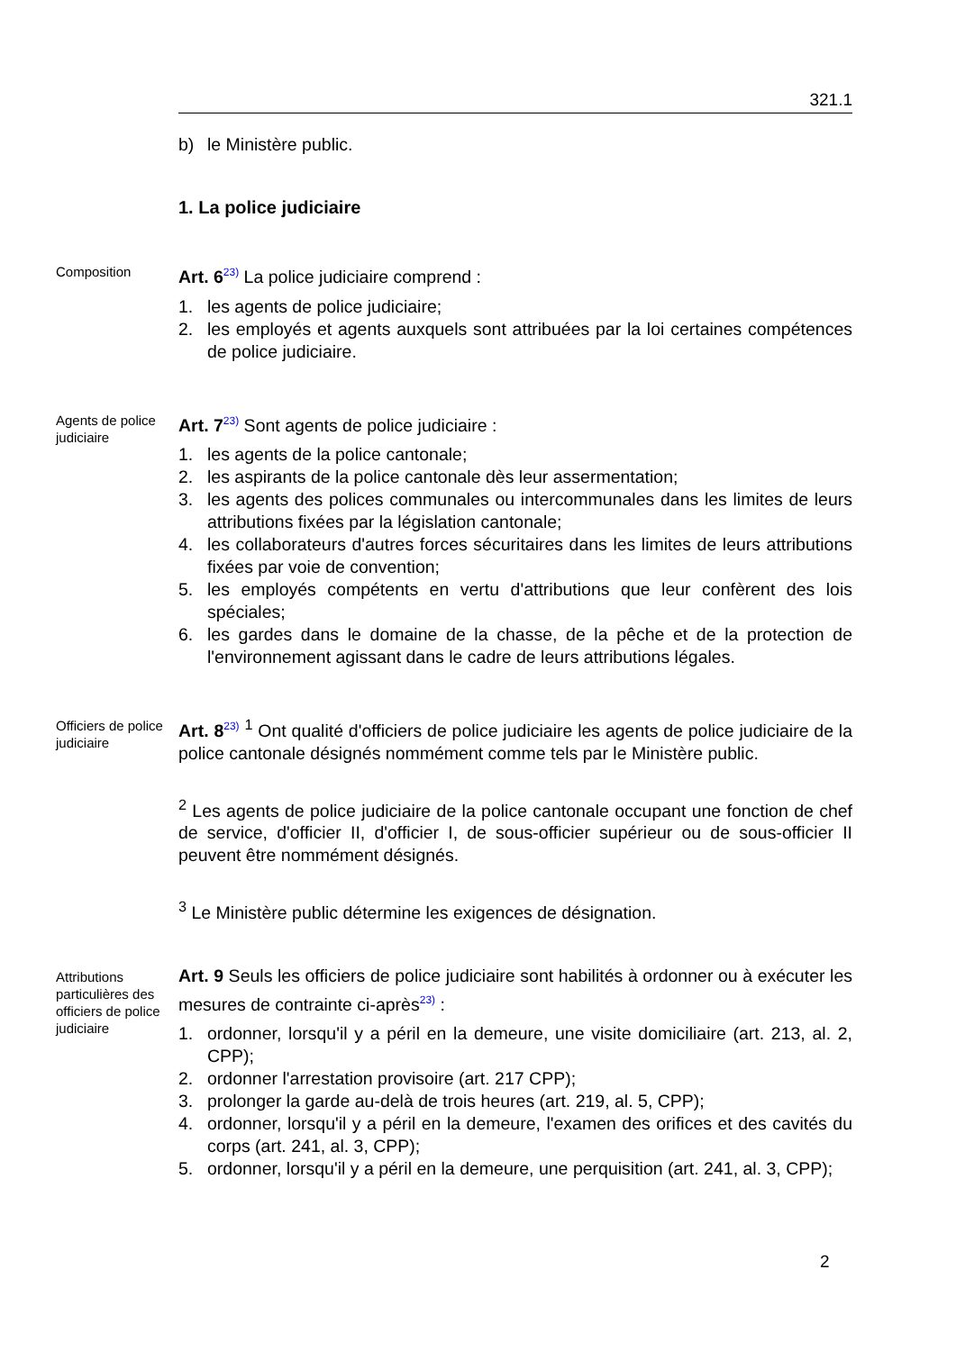321.1
b) le Ministère public.
1. La police judiciaire
Composition
Art. 6<sup>23)</sup> La police judiciaire comprend :
1. les agents de police judiciaire;
2. les employés et agents auxquels sont attribuées par la loi certaines compétences de police judiciaire.
Agents de police judiciaire
Art. 7<sup>23)</sup> Sont agents de police judiciaire :
1. les agents de la police cantonale;
2. les aspirants de la police cantonale dès leur assermentation;
3. les agents des polices communales ou intercommunales dans les limites de leurs attributions fixées par la législation cantonale;
4. les collaborateurs d'autres forces sécuritaires dans les limites de leurs attributions fixées par voie de convention;
5. les employés compétents en vertu d'attributions que leur confèrent des lois spéciales;
6. les gardes dans le domaine de la chasse, de la pêche et de la protection de l'environnement agissant dans le cadre de leurs attributions légales.
Officiers de police judiciaire
Art. 8<sup>23)</sup> <sup>1</sup> Ont qualité d'officiers de police judiciaire les agents de police judiciaire de la police cantonale désignés nommément comme tels par le Ministère public.
<sup>2</sup> Les agents de police judiciaire de la police cantonale occupant une fonction de chef de service, d'officier II, d'officier I, de sous-officier supérieur ou de sous-officier II peuvent être nommément désignés.
<sup>3</sup> Le Ministère public détermine les exigences de désignation.
Attributions particulières des officiers de police judiciaire
Art. 9 Seuls les officiers de police judiciaire sont habilités à ordonner ou à exécuter les mesures de contrainte ci-après<sup>23)</sup> :
1. ordonner, lorsqu'il y a péril en la demeure, une visite domiciliaire (art. 213, al. 2, CPP);
2. ordonner l'arrestation provisoire (art. 217 CPP);
3. prolonger la garde au-delà de trois heures (art. 219, al. 5, CPP);
4. ordonner, lorsqu'il y a péril en la demeure, l'examen des orifices et des cavités du corps (art. 241, al. 3, CPP);
5. ordonner, lorsqu'il y a péril en la demeure, une perquisition (art. 241, al. 3, CPP);
2